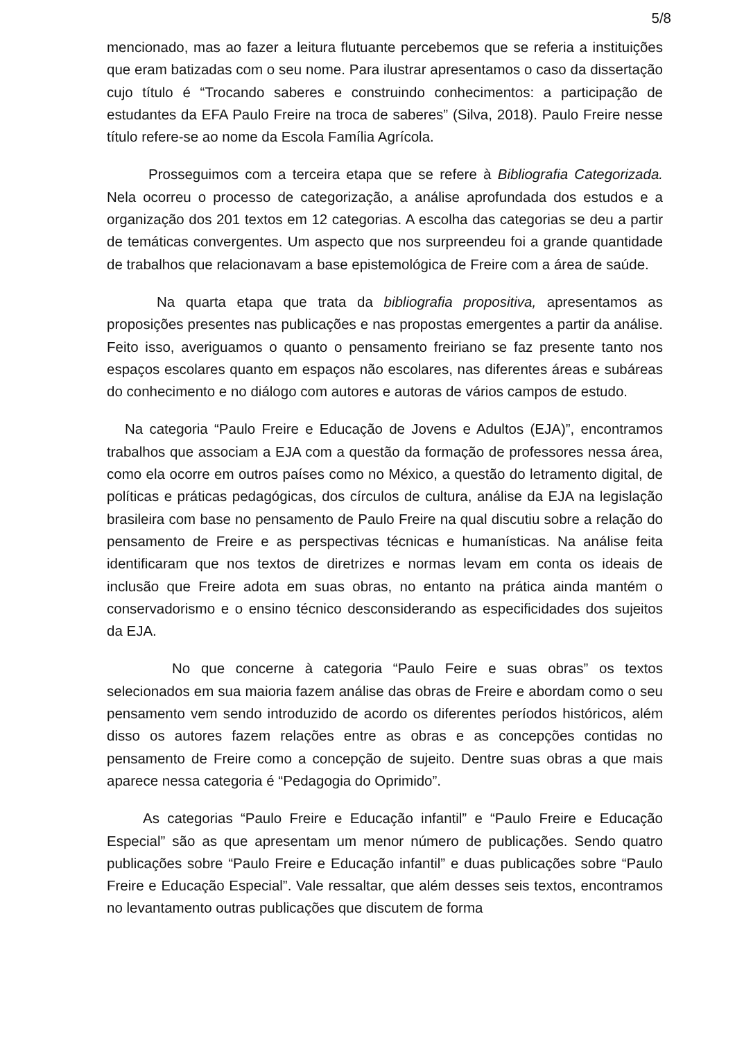5/8
mencionado, mas ao fazer a leitura flutuante percebemos que se referia a instituições que eram batizadas com o seu nome. Para ilustrar apresentamos o caso da dissertação cujo título é “Trocando saberes e construindo conhecimentos: a participação de estudantes da EFA Paulo Freire na troca de saberes” (Silva, 2018). Paulo Freire nesse título refere-se ao nome da Escola Família Agrícola.
Prosseguimos com a terceira etapa que se refere à Bibliografia Categorizada. Nela ocorreu o processo de categorização, a análise aprofundada dos estudos e a organização dos 201 textos em 12 categorias. A escolha das categorias se deu a partir de temáticas convergentes. Um aspecto que nos surpreendeu foi a grande quantidade de trabalhos que relacionavam a base epistemológica de Freire com a área de saúde.
Na quarta etapa que trata da bibliografia propositiva, apresentamos as proposições presentes nas publicações e nas propostas emergentes a partir da análise. Feito isso, averiguamos o quanto o pensamento freiriano se faz presente tanto nos espaços escolares quanto em espaços não escolares, nas diferentes áreas e subáreas do conhecimento e no diálogo com autores e autoras de vários campos de estudo.
Na categoria “Paulo Freire e Educação de Jovens e Adultos (EJA)”, encontramos trabalhos que associam a EJA com a questão da formação de professores nessa área, como ela ocorre em outros países como no México, a questão do letramento digital, de políticas e práticas pedagógicas, dos círculos de cultura, análise da EJA na legislação brasileira com base no pensamento de Paulo Freire na qual discutiu sobre a relação do pensamento de Freire e as perspectivas técnicas e humanísticas. Na análise feita identificaram que nos textos de diretrizes e normas levam em conta os ideais de inclusão que Freire adota em suas obras, no entanto na prática ainda mantém o conservadorismo e o ensino técnico desconsiderando as especificidades dos sujeitos da EJA.
No que concerne à categoria “Paulo Feire e suas obras” os textos selecionados em sua maioria fazem análise das obras de Freire e abordam como o seu pensamento vem sendo introduzido de acordo os diferentes períodos históricos, além disso os autores fazem relações entre as obras e as concepções contidas no pensamento de Freire como a concepção de sujeito. Dentre suas obras a que mais aparece nessa categoria é “Pedagogia do Oprimido”.
As categorias “Paulo Freire e Educação infantil” e “Paulo Freire e Educação Especial” são as que apresentam um menor número de publicações. Sendo quatro publicações sobre “Paulo Freire e Educação infantil” e duas publicações sobre “Paulo Freire e Educação Especial”. Vale ressaltar, que além desses seis textos, encontramos no levantamento outras publicações que discutem de forma